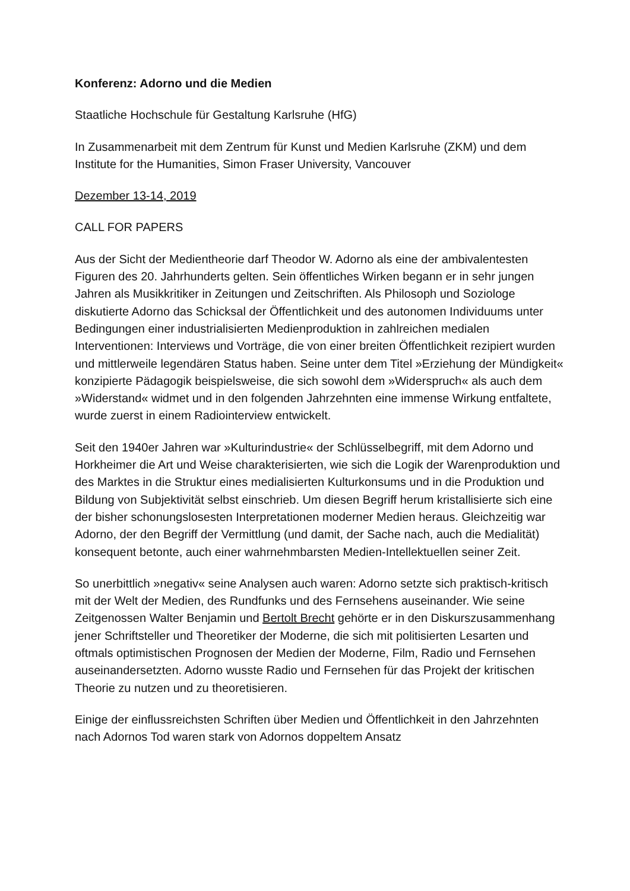Konferenz: Adorno und die Medien
Staatliche Hochschule für Gestaltung Karlsruhe (HfG)
In Zusammenarbeit mit dem Zentrum für Kunst und Medien Karlsruhe (ZKM) und dem Institute for the Humanities, Simon Fraser University, Vancouver
Dezember 13-14, 2019
CALL FOR PAPERS
Aus der Sicht der Medientheorie darf Theodor W. Adorno als eine der ambivalentesten Figuren des 20. Jahrhunderts gelten. Sein öffentliches Wirken begann er in sehr jungen Jahren als Musikkritiker in Zeitungen und Zeitschriften. Als Philosoph und Soziologe diskutierte Adorno das Schicksal der Öffentlichkeit und des autonomen Individuums unter Bedingungen einer industrialisierten Medienproduktion in zahlreichen medialen Interventionen: Interviews und Vorträge, die von einer breiten Öffentlichkeit rezipiert wurden und mittlerweile legendären Status haben. Seine unter dem Titel »Erziehung der Mündigkeit« konzipierte Pädagogik beispielsweise, die sich sowohl dem »Widerspruch« als auch dem »Widerstand« widmet und in den folgenden Jahrzehnten eine immense Wirkung entfaltete, wurde zuerst in einem Radiointerview entwickelt.
Seit den 1940er Jahren war »Kulturindustrie« der Schlüsselbegriff, mit dem Adorno und Horkheimer die Art und Weise charakterisierten, wie sich die Logik der Warenproduktion und des Marktes in die Struktur eines medialisierten Kulturkonsums und in die Produktion und Bildung von Subjektivität selbst einschrieb. Um diesen Begriff herum kristallisierte sich eine der bisher schonungslosesten Interpretationen moderner Medien heraus. Gleichzeitig war Adorno, der den Begriff der Vermittlung (und damit, der Sache nach, auch die Medialität) konsequent betonte, auch einer wahrnehmbarsten Medien-Intellektuellen seiner Zeit.
So unerbittlich »negativ« seine Analysen auch waren: Adorno setzte sich praktisch-kritisch mit der Welt der Medien, des Rundfunks und des Fernsehens auseinander. Wie seine Zeitgenossen Walter Benjamin und Bertolt Brecht gehörte er in den Diskurszusammenhang jener Schriftsteller und Theoretiker der Moderne, die sich mit politisierten Lesarten und oftmals optimistischen Prognosen der Medien der Moderne, Film, Radio und Fernsehen auseinandersetzten. Adorno wusste Radio und Fernsehen für das Projekt der kritischen Theorie zu nutzen und zu theoretisieren.
Einige der einflussreichsten Schriften über Medien und Öffentlichkeit in den Jahrzehnten nach Adornos Tod waren stark von Adornos doppeltem Ansatz